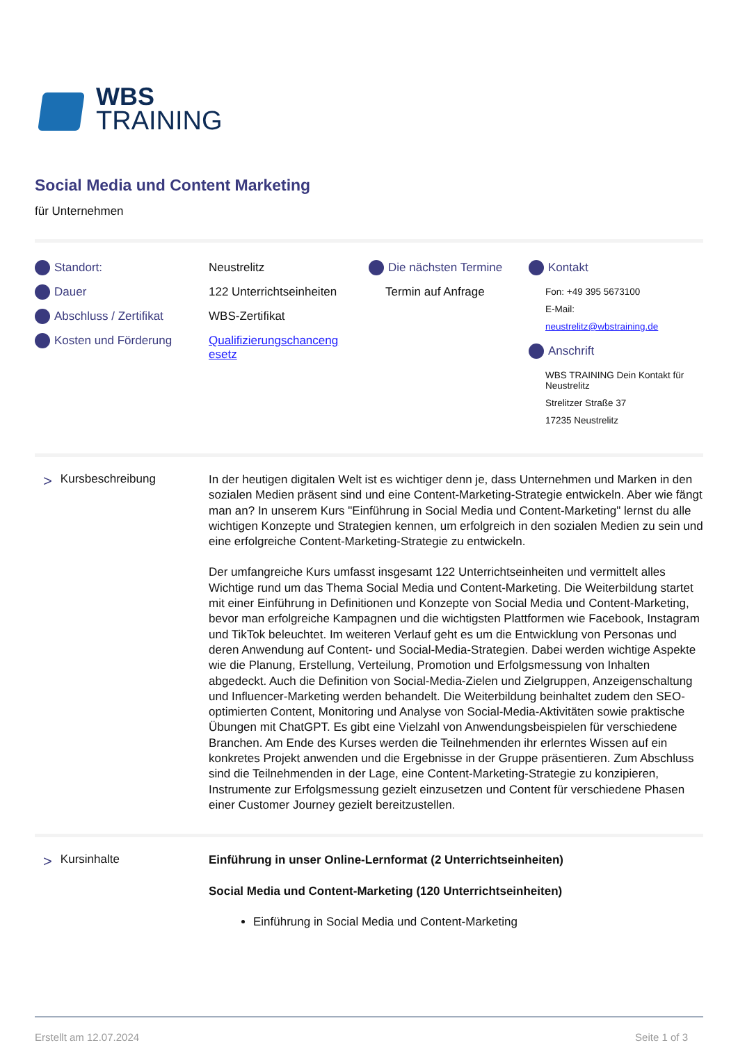WBS
TRAINING
Social Media und Content Marketing
für Unternehmen
Standort:
Dauer
Abschluss / Zertifikat
Kosten und Förderung
Neustrelitz
122 Unterrichtseinheiten
WBS-Zertifikat
Qualifizierungschanceng esetz
Die nächsten Termine
Termin auf Anfrage
Kontakt
Fon: +49 395 5673100
E-Mail:
neustrelitz@wbstraining.de
Anschrift
WBS TRAINING Dein Kontakt für Neustrelitz
Strelitzer Straße 37
17235 Neustrelitz
> Kursbeschreibung
In der heutigen digitalen Welt ist es wichtiger denn je, dass Unternehmen und Marken in den sozialen Medien präsent sind und eine Content-Marketing-Strategie entwickeln. Aber wie fängt man an? In unserem Kurs "Einführung in Social Media und Content-Marketing" lernst du alle wichtigen Konzepte und Strategien kennen, um erfolgreich in den sozialen Medien zu sein und eine erfolgreiche Content-Marketing-Strategie zu entwickeln.
Der umfangreiche Kurs umfasst insgesamt 122 Unterrichtseinheiten und vermittelt alles Wichtige rund um das Thema Social Media und Content-Marketing. Die Weiterbildung startet mit einer Einführung in Definitionen und Konzepte von Social Media und Content-Marketing, bevor man erfolgreiche Kampagnen und die wichtigsten Plattformen wie Facebook, Instagram und TikTok beleuchtet. Im weiteren Verlauf geht es um die Entwicklung von Personas und deren Anwendung auf Content- und Social-Media-Strategien. Dabei werden wichtige Aspekte wie die Planung, Erstellung, Verteilung, Promotion und Erfolgsmessung von Inhalten abgedeckt. Auch die Definition von Social-Media-Zielen und Zielgruppen, Anzeigenschaltung und Influencer-Marketing werden behandelt. Die Weiterbildung beinhaltet zudem den SEO-optimierten Content, Monitoring und Analyse von Social-Media-Aktivitäten sowie praktische Übungen mit ChatGPT. Es gibt eine Vielzahl von Anwendungsbeispielen für verschiedene Branchen. Am Ende des Kurses werden die Teilnehmenden ihr erlerntes Wissen auf ein konkretes Projekt anwenden und die Ergebnisse in der Gruppe präsentieren. Zum Abschluss sind die Teilnehmenden in der Lage, eine Content-Marketing-Strategie zu konzipieren, Instrumente zur Erfolgsmessung gezielt einzusetzen und Content für verschiedene Phasen einer Customer Journey gezielt bereitzustellen.
> Kursinhalte
Einführung in unser Online-Lernformat (2 Unterrichtseinheiten)
Social Media und Content-Marketing (120 Unterrichtseinheiten)
Einführung in Social Media und Content-Marketing
Erstellt am 12.07.2024 Seite 1 of 3